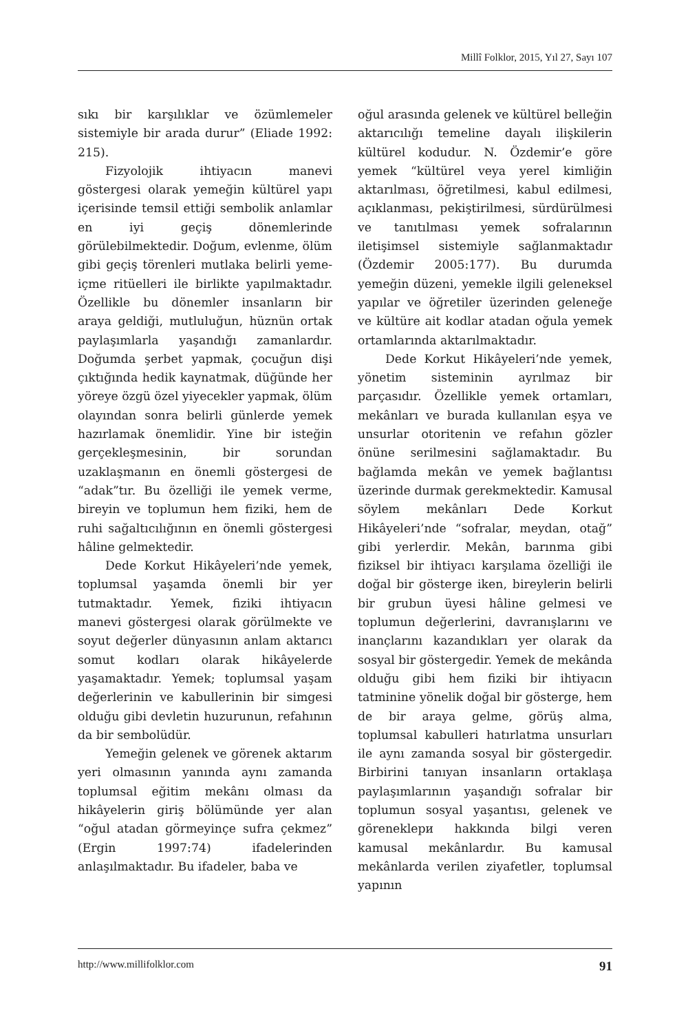Millî Folklor, 2015, Yıl 27, Sayı 107
sıkı bir karşılıklar ve özümlemeler sistemiyle bir arada durur” (Eliade 1992: 215).
Fizyolojik ihtiyacın manevi göstergesi olarak yemeğin kültürel yapı içerisinde temsil ettiği sembolik anlamlar en iyi geçiş dönemlerinde görülebilmektedir. Doğum, evlenme, ölüm gibi geçiş törenleri mutlaka belirli yeme-içme ritüelleri ile birlikte yapılmaktadır. Özellikle bu dönemler insanların bir araya geldiği, mutluluğun, hüznün ortak paylaşımlarla yaşandığı zamanlardır. Doğumda şerbet yapmak, çocuğun dişi çıktığında hedik kaynatmak, düğünde her yöreye özgü özel yiyecekler yapmak, ölüm olayından sonra belirli günlerde yemek hazırlamak önemlidir. Yine bir isteğin gerçekleşmesinin, bir sorundan uzaklaşmanın en önemli göstergesi de “adak”tır. Bu özelliği ile yemek verme, bireyin ve toplumun hem fiziki, hem de ruhi sağaltıcılığının en önemli göstergesi hâline gelmektedir.
Dede Korkut Hikâyeleri’nde yemek, toplumsal yaşamda önemli bir yer tutmaktadır. Yemek, fiziki ihtiyacın manevi göstergesi olarak görülmekte ve soyut değerler dünyasının anlam aktarıcı somut kodları olarak hikâyelerde yaşamaktadır. Yemek; toplumsal yaşam değerlerinin ve kabullerinin bir simgesi olduğu gibi devletin huzurunun, refahının da bir sembolüdür.
Yemeğin gelenek ve görenek aktarım yeri olmasının yanında aynı zamanda toplumsal eğitim mekânı olması da hikâyelerin giriş bölümünde yer alan “oğul atadan görmeyinçe sufra çekmez” (Ergin 1997:74) ifadelerinden anlaşılmaktadır. Bu ifadeler, baba ve
oğul arasında gelenek ve kültürel belleğin aktarıcılığı temeline dayalı ilişkilerin kültürel kodudur. N. Özdemir’e göre yemek “kültürel veya yerel kimliğin aktarılması, öğretilmesi, kabul edilmesi, açıklanması, pekiştirilmesi, sürdürülmesi ve tanıtılması yemek sofralarının iletişimsel sistemiyle sağlanmaktadır (Özdemir 2005:177). Bu durumda yemeğin düzeni, yemekle ilgili geleneksel yapılar ve öğretiler üzerinden geleneğe ve kültüre ait kodlar atadan oğula yemek ortamlarında aktarılmaktadır.
Dede Korkut Hikâyeleri’nde yemek, yönetim sisteminin ayrılmaz bir parçasıdır. Özellikle yemek ortamları, mekânları ve burada kullanılan eşya ve unsurlar otoritenin ve refahın gözler önüne serilmesini sağlamaktadır. Bu bağlamda mekân ve yemek bağlantısı üzerinde durmak gerekmektedir. Kamusal söylem mekânları Dede Korkut Hikâyeleri’nde “sofralar, meydan, otağ” gibi yerlerdir. Mekân, barınma gibi fiziksel bir ihtiyacı karşılama özelliği ile doğal bir gösterge iken, bireylerin belirli bir grubun üyesi hâline gelmesi ve toplumun değerlerini, davranışlarını ve inançlarını kazandıkları yer olarak da sosyal bir göstergedir. Yemek de mekânda olduğu gibi hem fiziki bir ihtiyacın tatminine yönelik doğal bir gösterge, hem de bir araya gelme, görüş alma, toplumsal kabulleri hatırlatma unsurları ile aynı zamanda sosyal bir göstergedir. Birbirini tanıyan insanların ortaklaşa paylaşımlarının yaşandığı sofralar bir toplumun sosyal yaşantısı, gelenek ve göreneklери hakkında bilgi veren kamusal mekânlardır. Bu kamusal mekânlarda verilen ziyafetler, toplumsal yapının
http://www.millifolklor.com 91